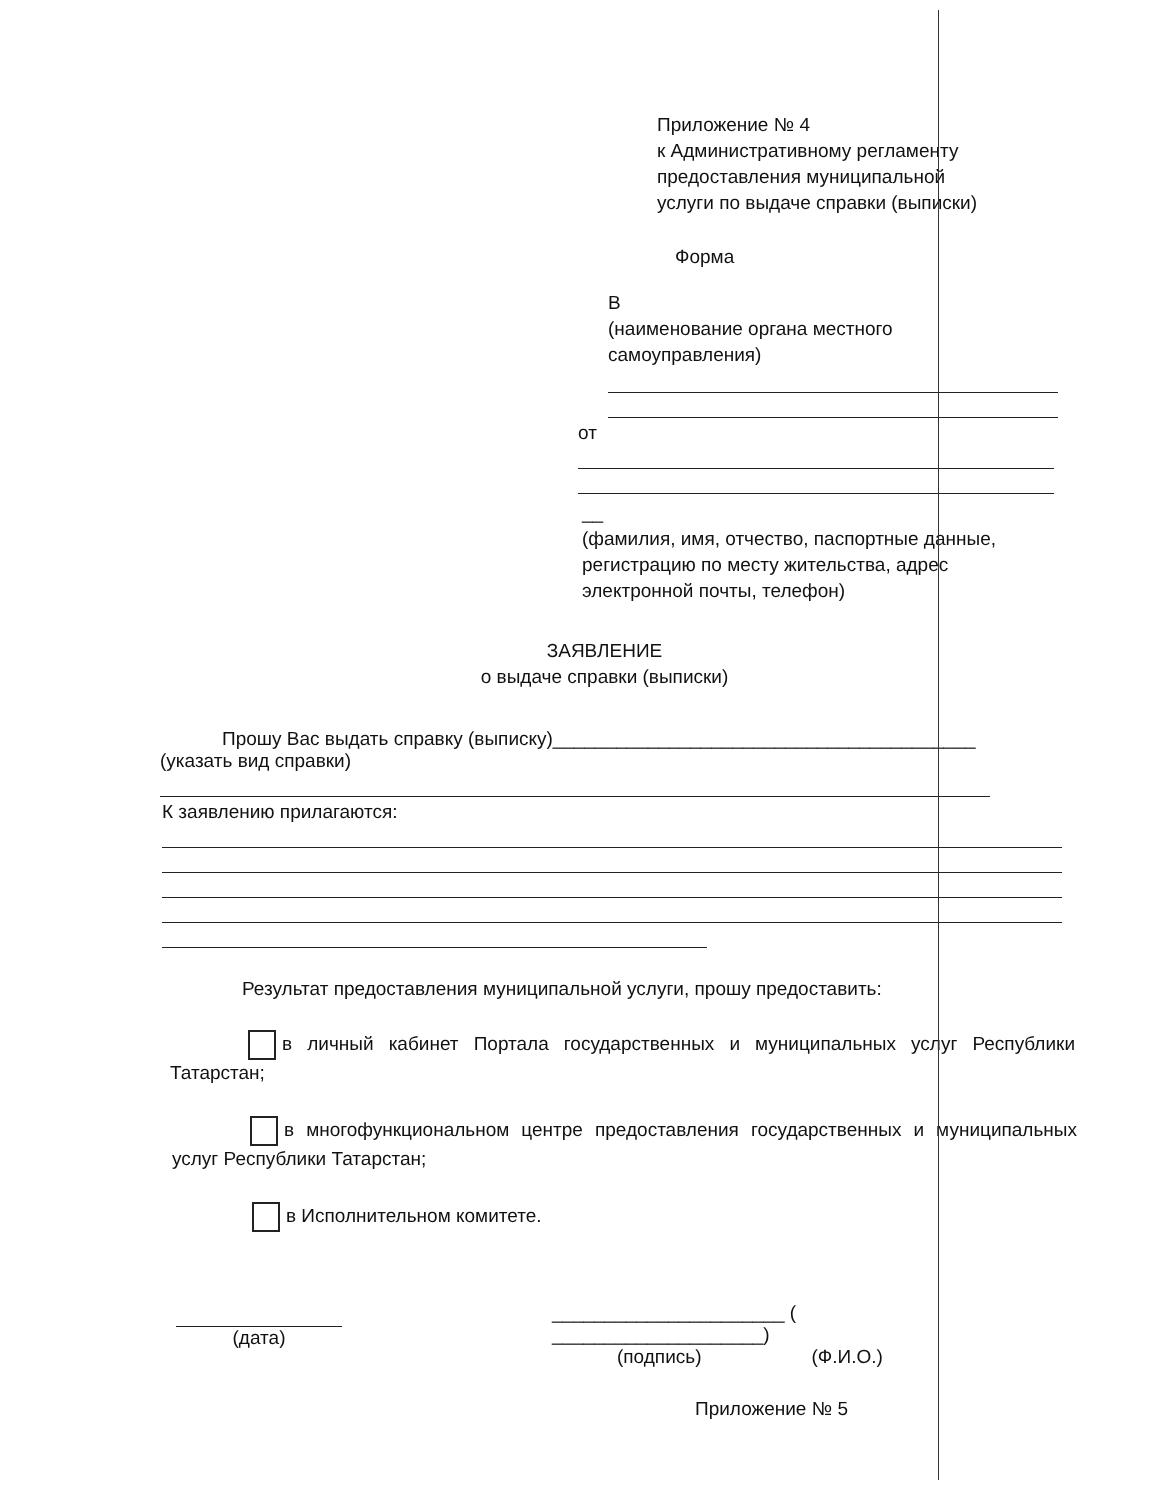Приложение № 4
к Административному регламенту
предоставления муниципальной
услуги по выдаче справки (выписки)
Форма
В
(наименование органа местного
самоуправления)
от
__
(фамилия, имя, отчество, паспортные данные,
регистрацию по месту жительства, адрес
электронной почты, телефон)
ЗАЯВЛЕНИЕ
о выдаче справки (выписки)
Прошу Вас выдать справку (выписку)________________________________________
(указать вид справки)
К заявлению прилагаются:
Результат предоставления муниципальной услуги, прошу предоставить:
в личный кабинет Портала государственных и муниципальных услуг Республики Татарстан;
в многофункциональном центре предоставления государственных и муниципальных услуг Республики Татарстан;
в Исполнительном комитете.
(дата) ______________________ ( ____________________)
(подпись) (Ф.И.О.)
Приложение № 5